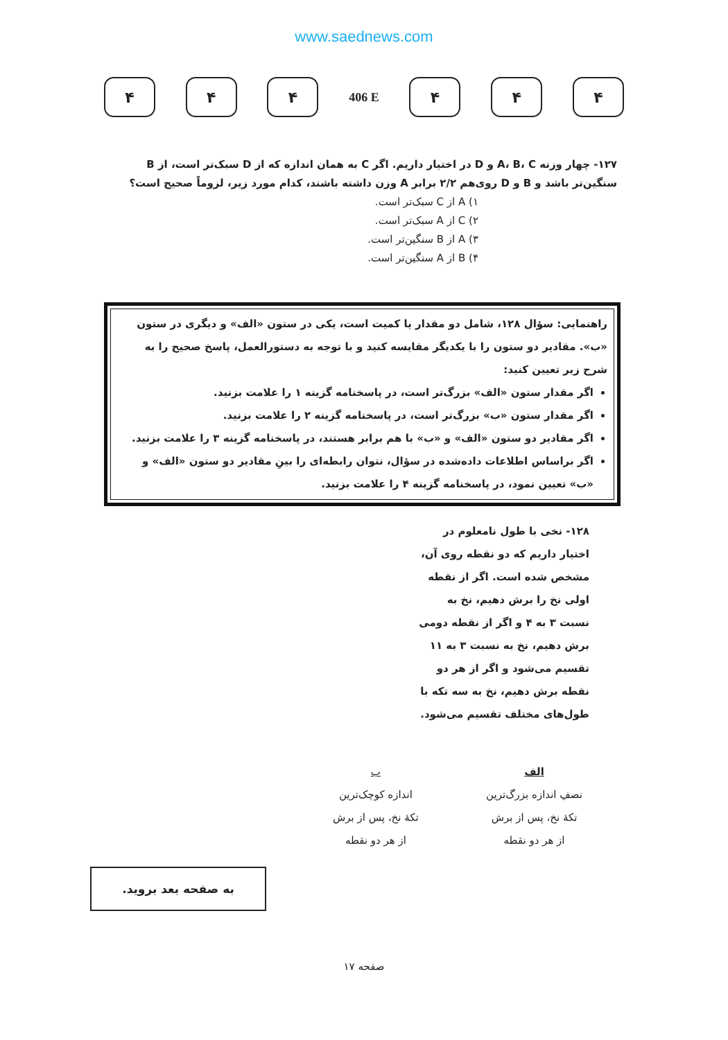www.saednews.com
۴ ۴ ۴
406 E
۴ ۴ ۴
۱۲۷- چهار وزنه A، B، C و D در اختیار داریم. اگر C به همان اندازه که از D سبک‌تر است، از B سنگین‌تر باشد و B و D روی‌هم ۲/۲ برابر A وزن داشته باشند، کدام مورد زیر، لزوماً صحیح است؟
۱) A از C سبک‌تر است.
۲) C از A سبک‌تر است.
۳) A از B سنگین‌تر است.
۴) B از A سنگین‌تر است.
راهنمایی: سؤال ۱۲۸، شامل دو مقدار یا کمیت است، یکی در ستون «الف» و دیگری در ستون «ب». مقادیر دو ستون را با یکدیگر مقایسه کنید و با توجه به دستورالعمل، پاسخ صحیح را به شرح زیر تعیین کنید:
اگر مقدار ستون «الف» بزرگ‌تر است، در پاسخنامه گزینه ۱ را علامت بزنید.
اگر مقدار ستون «ب» بزرگ‌تر است، در پاسخنامه گزینه ۲ را علامت بزنید.
اگر مقادیر دو ستون «الف» و «ب» با هم برابر هستند، در پاسخنامه گزینه ۳ را علامت بزنید.
اگر براساس اطلاعات داده‌شده در سؤال، نتوان رابطه‌ای را بینِ مقادیر دو ستون «الف» و «ب» تعیین نمود، در پاسخنامه گزینه ۴ را علامت بزنید.
۱۲۸- نخی با طول نامعلوم در اختیار داریم که دو نقطه روی آن، مشخص شده است. اگر از نقطه اولی نخ را برش دهیم، نخ به نسبت ۳ به ۴ و اگر از نقطه دومی برش دهیم، نخ به نسبت ۳ به ۱۱ تقسیم می‌شود و اگر از هر دو نقطه برش دهیم، نخ به سه تکه با طول‌های مختلف تقسیم می‌شود.
الف
نصفِ اندازه بزرگ‌ترین
تکهٔ نخ، پس از برش
از هر دو نقطه
ب
اندازه کوچک‌ترین
تکهٔ نخ، پس از برش
از هر دو نقطه
به صفحه بعد بروید.
صفحه ۱۷